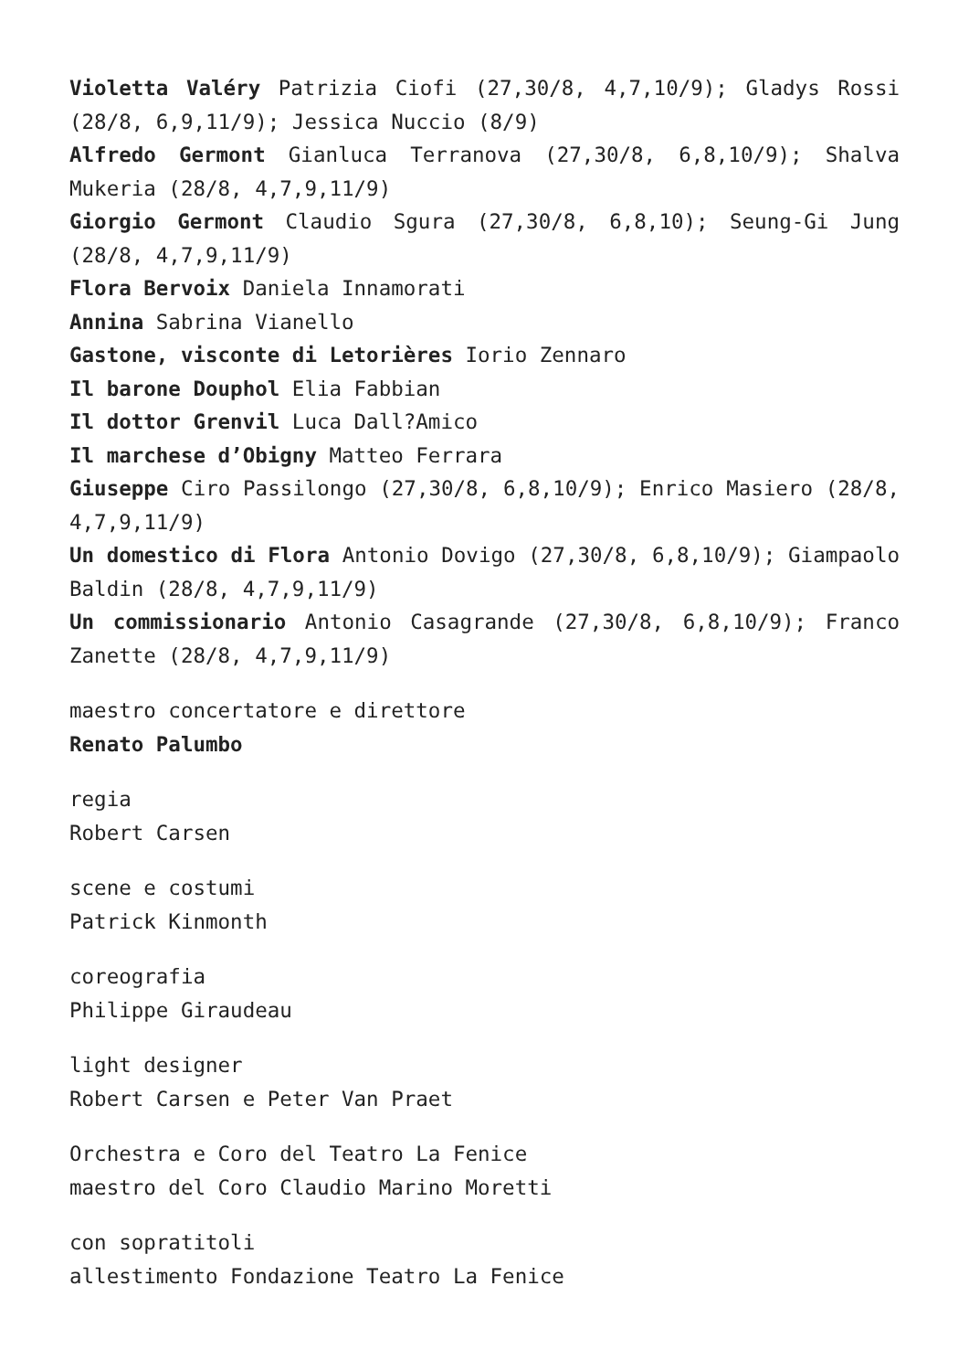Violetta Valéry Patrizia Ciofi (27,30/8, 4,7,10/9); Gladys Rossi (28/8, 6,9,11/9); Jessica Nuccio (8/9)
Alfredo Germont Gianluca Terranova (27,30/8, 6,8,10/9); Shalva Mukeria (28/8, 4,7,9,11/9)
Giorgio Germont Claudio Sgura (27,30/8, 6,8,10); Seung-Gi Jung (28/8, 4,7,9,11/9)
Flora Bervoix Daniela Innamorati
Annina Sabrina Vianello
Gastone, visconte di Letorières Iorio Zennaro
Il barone Douphol Elia Fabbian
Il dottor Grenvil Luca Dall?Amico
Il marchese d’Obigny Matteo Ferrara
Giuseppe Ciro Passilongo (27,30/8, 6,8,10/9); Enrico Masiero (28/8, 4,7,9,11/9)
Un domestico di Flora Antonio Dovigo (27,30/8, 6,8,10/9); Giampaolo Baldin (28/8, 4,7,9,11/9)
Un commissionario Antonio Casagrande (27,30/8, 6,8,10/9); Franco Zanette (28/8, 4,7,9,11/9)
maestro concertatore e direttore
Renato Palumbo
regia
Robert Carsen
scene e costumi
Patrick Kinmonth
coreografia
Philippe Giraudeau
light designer
Robert Carsen e Peter Van Praet
Orchestra e Coro del Teatro La Fenice
maestro del Coro Claudio Marino Moretti
con sopratitoli
allestimento Fondazione Teatro La Fenice